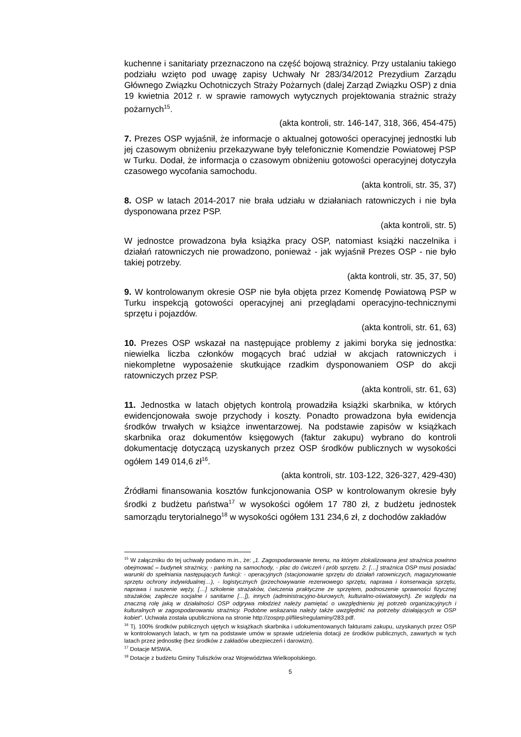kuchenne i sanitariaty przeznaczono na część bojową strażnicy. Przy ustalaniu takiego podziału wzięto pod uwagę zapisy Uchwały Nr 283/34/2012 Prezydium Zarządu Głównego Związku Ochotniczych Straży Pożarnych (dalej Zarząd Związku OSP) z dnia 19 kwietnia 2012 r. w sprawie ramowych wytycznych projektowania strażnic straży pożarnych<sup>15</sup>.
(akta kontroli, str. 146-147, 318, 366, 454-475)
7. Prezes OSP wyjaśnił, że informacje o aktualnej gotowości operacyjnej jednostki lub jej czasowym obniżeniu przekazywane były telefonicznie Komendzie Powiatowej PSP w Turku. Dodał, że informacja o czasowym obniżeniu gotowości operacyjnej dotyczyła czasowego wycofania samochodu.
(akta kontroli, str. 35, 37)
8. OSP w latach 2014-2017 nie brała udziału w działaniach ratowniczych i nie była dysponowana przez PSP.
(akta kontroli, str. 5)
W jednostce prowadzona była książka pracy OSP, natomiast książki naczelnika i działań ratowniczych nie prowadzono, ponieważ - jak wyjaśnił Prezes OSP - nie było takiej potrzeby.
(akta kontroli, str. 35, 37, 50)
9. W kontrolowanym okresie OSP nie była objęta przez Komendę Powiatową PSP w Turku inspekcją gotowości operacyjnej ani przeglądami operacyjno-technicznymi sprzętu i pojazdów.
(akta kontroli, str. 61, 63)
10. Prezes OSP wskazał na następujące problemy z jakimi boryka się jednostka: niewielka liczba członków mogących brać udział w akcjach ratowniczych i niekompletne wyposażenie skutkujące rzadkim dysponowaniem OSP do akcji ratowniczych przez PSP.
(akta kontroli, str. 61, 63)
11. Jednostka w latach objętych kontrolą prowadziła książki skarbnika, w których ewidencjonowała swoje przychody i koszty. Ponadto prowadzona była ewidencja środków trwałych w książce inwentarzowej. Na podstawie zapisów w książkach skarbnika oraz dokumentów księgowych (faktur zakupu) wybrano do kontroli dokumentację dotyczącą uzyskanych przez OSP środków publicznych w wysokości ogółem 149 014,6 zł<sup>16</sup>.
(akta kontroli, str. 103-122, 326-327, 429-430)
Źródłami finansowania kosztów funkcjonowania OSP w kontrolowanym okresie były środki z budżetu państwa<sup>17</sup> w wysokości ogółem 17 780 zł, z budżetu jednostek samorządu terytorialnego<sup>18</sup> w wysokości ogółem 131 234,6 zł, z dochodów zakładów
<sup>15</sup> W załączniku do tej uchwały podano m.in., że: „1. Zagospodarowanie terenu, na którym zlokalizowana jest strażnica powinno obejmować – budynek strażnicy, - parking na samochody, - plac do ćwiczeń i prób sprzętu. 2. […] strażnica OSP musi posiadać warunki do spełniania następujących funkcji: - operacyjnych (stacjonowanie sprzętu do działań ratowniczych, magazynowanie sprzętu ochrony indywidualnej…), - logistycznych (przechowywanie rezerwowego sprzętu, naprawa i konserwacja sprzętu, naprawa i suszenie węży, […] szkolenie strażaków, ćwiczenia praktyczne ze sprzętem, podnoszenie sprawności fizycznej strażaków, zaplecze socjalne i sanitarne […]), innych (administracyjno-biurowych, kulturalno-oświatowych). Ze względu na znaczną rolę jaką w działalności OSP odgrywa młodzież należy pamiętać o uwzględnieniu jej potrzeb organizacyjnych i kulturalnych w zagospodarowaniu strażnicy. Podobne wskazania należy także uwzględnić na potrzeby działających w OSP kobiet”. Uchwała została upubliczniona na stronie http://zosprp.pl/files/regulaminy/283.pdf.
<sup>16</sup> Tj. 100% środków publicznych ujętych w książkach skarbnika i udokumentowanych fakturami zakupu, uzyskanych przez OSP w kontrolowanych latach, w tym na podstawie umów w sprawie udzielenia dotacji ze środków publicznych, zawartych w tych latach przez jednostkę (bez środków z zakładów ubezpieczeń i darowizn).
<sup>17</sup> Dotacje MSWiA.
<sup>18</sup> Dotacje z budżetu Gminy Tuliszków oraz Województwa Wielkopolskiego.
5